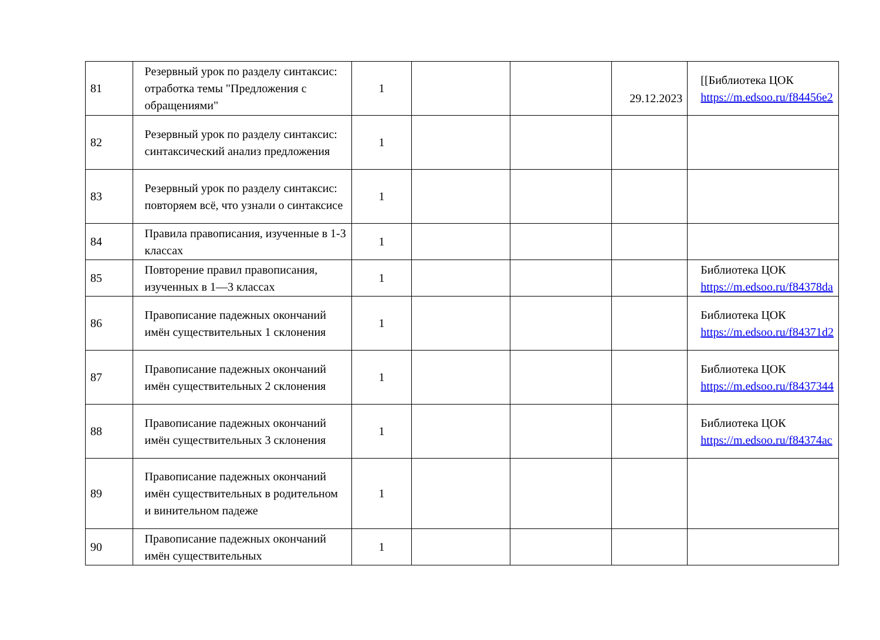| 81 | Резервный урок по разделу синтаксис: отработка темы "Предложения с обращениями" | 1 | | | 29.12.2023 | [[Библиотека ЦОК https://m.edsoo.ru/f84456e2 |
| 82 | Резервный урок по разделу синтаксис: синтаксический анализ предложения | 1 | | | | |
| 83 | Резервный урок по разделу синтаксис: повторяем всё, что узнали о синтаксисе | 1 | | | | |
| 84 | Правила правописания, изученные в 1-3 классах | 1 | | | | |
| 85 | Повторение правил правописания, изученных в 1—3 классах | 1 | | | | Библиотека ЦОК https://m.edsoo.ru/f84378da |
| 86 | Правописание падежных окончаний имён существительных 1 склонения | 1 | | | | Библиотека ЦОК https://m.edsoo.ru/f84371d2 |
| 87 | Правописание падежных окончаний имён существительных 2 склонения | 1 | | | | Библиотека ЦОК https://m.edsoo.ru/f8437344 |
| 88 | Правописание падежных окончаний имён существительных 3 склонения | 1 | | | | Библиотека ЦОК https://m.edsoo.ru/f84374ac |
| 89 | Правописание падежных окончаний имён существительных в родительном и винительном падеже | 1 | | | | |
| 90 | Правописание падежных окончаний имён существительных | 1 | | | | |